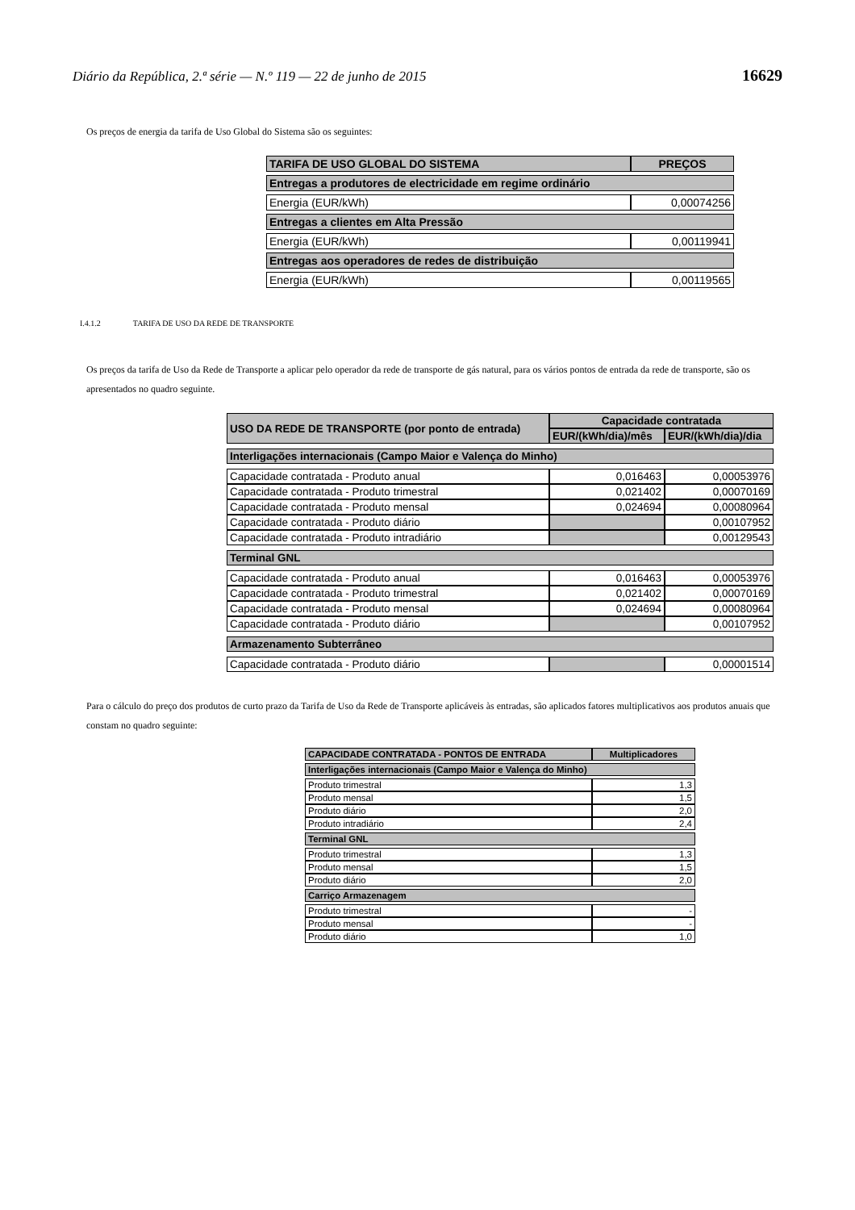Diário da República, 2.ª série — N.º 119 — 22 de junho de 2015 16629
Os preços de energia da tarifa de Uso Global do Sistema são os seguintes:
| TARIFA DE USO GLOBAL DO SISTEMA | PREÇOS |
| --- | --- |
| Entregas a produtores de electricidade em regime ordinário | |
| Energia (EUR/kWh) | 0,00074256 |
| Entregas a clientes em Alta Pressão | |
| Energia (EUR/kWh) | 0,00119941 |
| Entregas aos operadores de redes de distribuição | |
| Energia (EUR/kWh) | 0,00119565 |
I.4.1.2 TARIFA DE USO DA REDE DE TRANSPORTE
Os preços da tarifa de Uso da Rede de Transporte a aplicar pelo operador da rede de transporte de gás natural, para os vários pontos de entrada da rede de transporte, são os apresentados no quadro seguinte.
| USO DA REDE DE TRANSPORTE (por ponto de entrada) | Capacidade contratada | |
| --- | --- | --- |
| | EUR/(kWh/dia)/mês | EUR/(kWh/dia)/dia |
| Interligações internacionais (Campo Maior e Valença do Minho) | | |
| Capacidade contratada - Produto anual | 0,016463 | 0,00053976 |
| Capacidade contratada - Produto trimestral | 0,021402 | 0,00070169 |
| Capacidade contratada - Produto mensal | 0,024694 | 0,00080964 |
| Capacidade contratada - Produto diário | | 0,00107952 |
| Capacidade contratada - Produto intradiário | | 0,00129543 |
| Terminal GNL | | |
| Capacidade contratada - Produto anual | 0,016463 | 0,00053976 |
| Capacidade contratada - Produto trimestral | 0,021402 | 0,00070169 |
| Capacidade contratada - Produto mensal | 0,024694 | 0,00080964 |
| Capacidade contratada - Produto diário | | 0,00107952 |
| Armazenamento Subterrâneo | | |
| Capacidade contratada - Produto diário | | 0,00001514 |
Para o cálculo do preço dos produtos de curto prazo da Tarifa de Uso da Rede de Transporte aplicáveis às entradas, são aplicados fatores multiplicativos aos produtos anuais que constam no quadro seguinte:
| CAPACIDADE CONTRATADA - PONTOS DE ENTRADA | Multiplicadores |
| --- | --- |
| Interligações internacionais (Campo Maior e Valença do Minho) | |
| Produto trimestral | 1,3 |
| Produto mensal | 1,5 |
| Produto diário | 2,0 |
| Produto intradiário | 2,4 |
| Terminal GNL | |
| Produto trimestral | 1,3 |
| Produto mensal | 1,5 |
| Produto diário | 2,0 |
| Carriço Armazenagem | |
| Produto trimestral | - |
| Produto mensal | - |
| Produto diário | 1,0 |